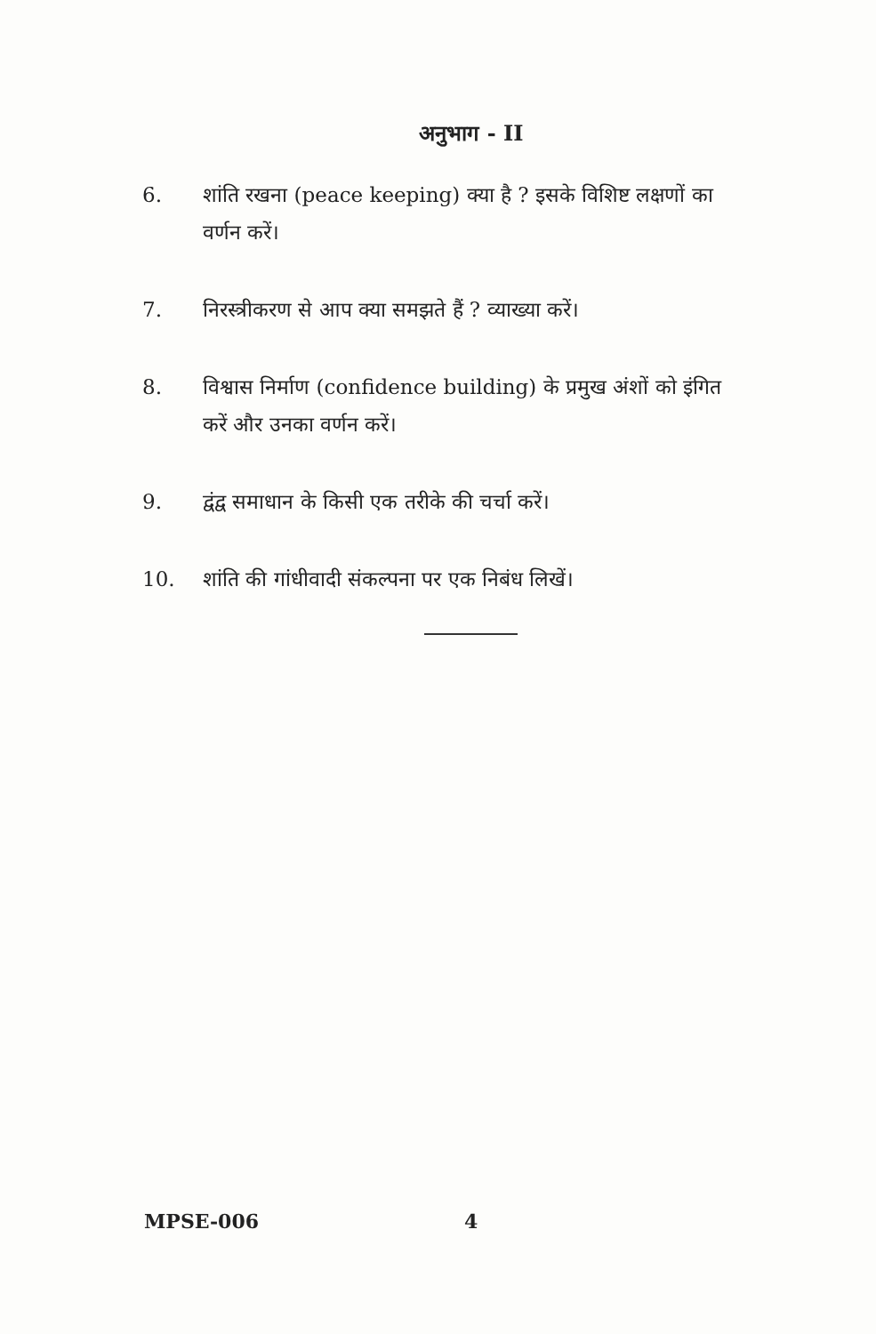अनुभाग - II
6. शांति रखना (peace keeping) क्या है ? इसके विशिष्ट लक्षणों का वर्णन करें।
7. निरस्त्रीकरण से आप क्या समझते हैं ? व्याख्या करें।
8. विश्वास निर्माण (confidence building) के प्रमुख अंशों को इंगित करें और उनका वर्णन करें।
9. द्वंद्व समाधान के किसी एक तरीके की चर्चा करें।
10. शांति की गांधीवादी संकल्पना पर एक निबंध लिखें।
MPSE-006 4